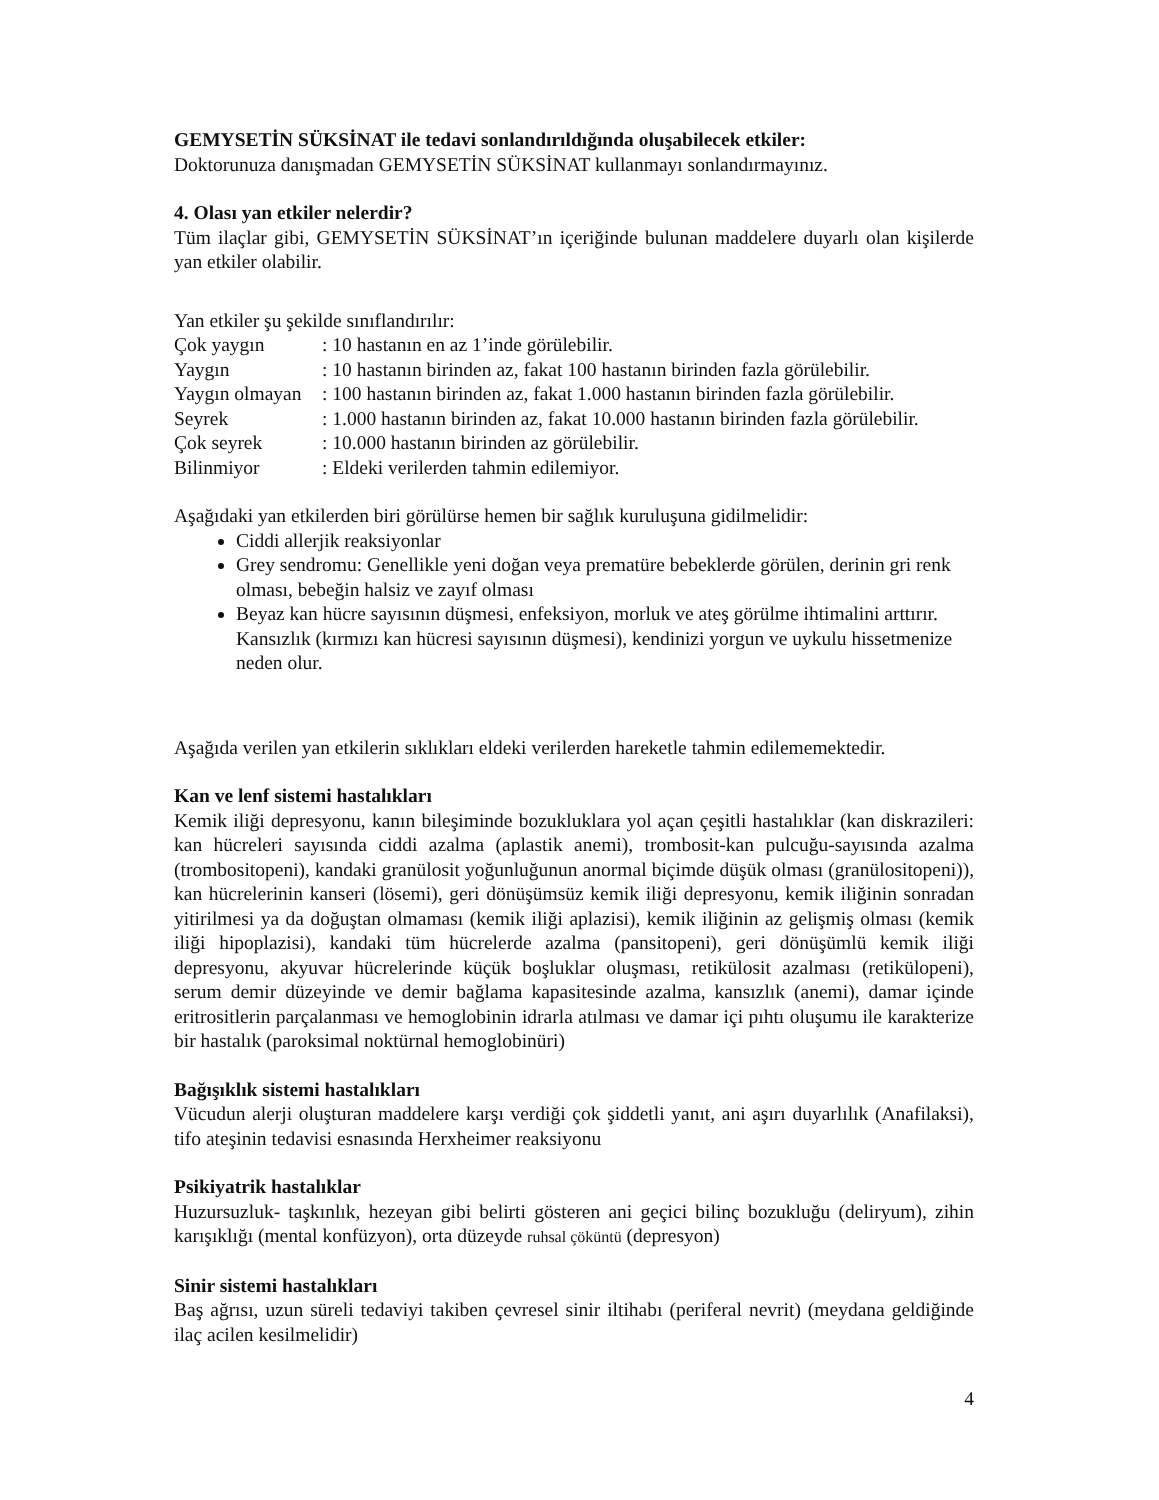GEMYSETİN SÜKSİNAT ile tedavi sonlandırıldığında oluşabilecek etkiler:
Doktorunuza danışmadan GEMYSETİN SÜKSİNAT kullanmayı sonlandırmayınız.
4. Olası yan etkiler nelerdir?
Tüm ilaçlar gibi, GEMYSETİN SÜKSİNAT’ın içeriğinde bulunan maddelere duyarlı olan kişilerde yan etkiler olabilir.
Yan etkiler şu şekilde sınıflandırılır:
Çok yaygın: 10 hastanın en az 1’inde görülebilir. Yaygın: 10 hastanın birinden az, fakat 100 hastanın birinden fazla görülebilir. Yaygın olmayan: 100 hastanın birinden az, fakat 1.000 hastanın birinden fazla görülebilir. Seyrek: 1.000 hastanın birinden az, fakat 10.000 hastanın birinden fazla görülebilir. Çok seyrek: 10.000 hastanın birinden az görülebilir. Bilinmiyor: Eldeki verilerden tahmin edilemiyor.
Aşağıdaki yan etkilerden biri görülürse hemen bir sağlık kuruluşuna gidilmelidir:
Ciddi allerjik reaksiyonlar
Grey sendromu: Genellikle yeni doğan veya prematüre bebeklerde görülen, derinin gri renk olması, bebeğin halsiz ve zayıf olması
Beyaz kan hücre sayısının düşmesi, enfeksiyon, morluk ve ateş görülme ihtimalini arttırır. Kansızlık (kırmızı kan hücresi sayısının düşmesi), kendinizi yorgun ve uykulu hissetmenize neden olur.
Aşağıda verilen yan etkilerin sıklıkları eldeki verilerden hareketle tahmin edilememektedir.
Kan ve lenf sistemi hastalıkları
Kemik iliği depresyonu, kanın bileşiminde bozukluklara yol açan çeşitli hastalıklar (kan diskrazileri: kan hücreleri sayısında ciddi azalma (aplastik anemi), trombosit-kan pulcuğu-sayısında azalma (trombositopeni), kandaki granülosit yoğunluğunun anormal biçimde düşük olması (granülositopeni)), kan hücrelerinin kanseri (lösemi), geri dönüşümsüz kemik iliği depresyonu, kemik iliğinin sonradan yitirilmesi ya da doğuştan olmaması (kemik iliği aplazisi), kemik iliğinin az gelişmiş olması (kemik iliği hipoplazisi), kandaki tüm hücrelerde azalma (pansitopeni), geri dönüşümlü kemik iliği depresyonu, akyuvar hücrelerinde küçük boşluklar oluşması, retikülosit azalması (retikülopeni), serum demir düzeyinde ve demir bağlama kapasitesinde azalma, kansızlık (anemi), damar içinde eritrositlerin parçalanması ve hemoglobinin idrarla atılması ve damar içi pıhtı oluşumu ile karakterize bir hastalık (paroksimal noktürnal hemoglobinüri)
Bağışıklık sistemi hastalıkları
Vücudun alerji oluşturan maddelere karşı verdiği çok şiddetli yanıt, ani aşırı duyarlılık (Anafilaksi), tifo ateşinin tedavisi esnasında Herxheimer reaksiyonu
Psikiyatrik hastalıklar
Huzursuzluk- taşkınlık, hezeyan gibi belirti gösteren ani geçici bilinç bozukluğu (deliryum), zihin karışıklığı (mental konfüzyon), orta düzeyde ruhsal çöküntü (depresyon)
Sinir sistemi hastalıkları
Baş ağrısı, uzun süreli tedaviyi takiben çevresel sinir iltihabı (periferal nevrit) (meydana geldiğinde ilaç acilen kesilmelidir)
4